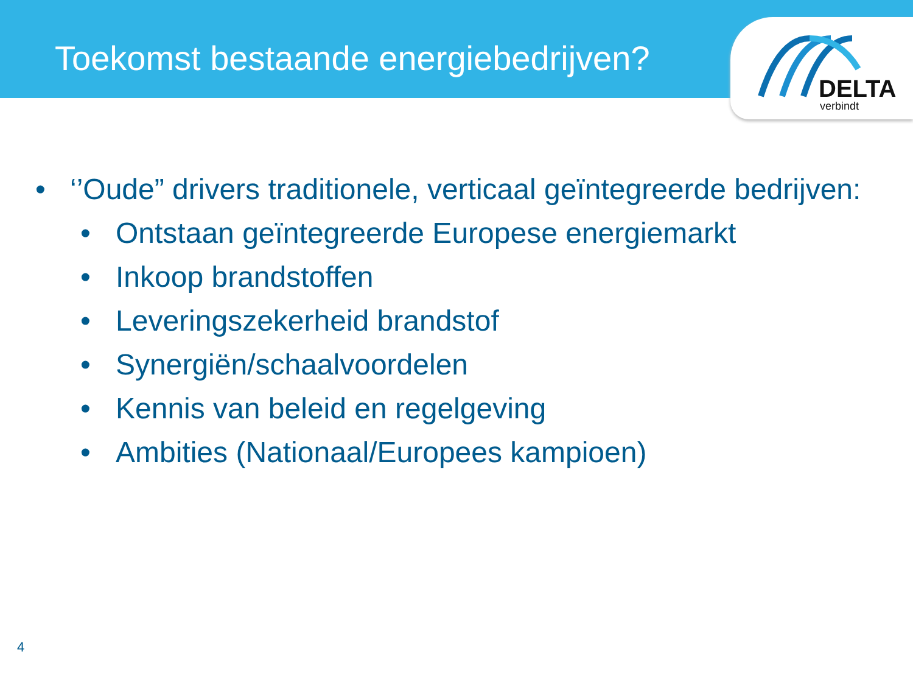Toekomst bestaande energiebedrijven?
DELTA
verbindt
• ‘’Oude” drivers traditionele, verticaal geïntegreerde bedrijven:
• Ontstaan geïntegreerde Europese energiemarkt
• Inkoop brandstoffen
• Leveringszekerheid brandstof
• Synergiën/schaalvoordelen
• Kennis van beleid en regelgeving
• Ambities (Nationaal/Europees kampioen)
4